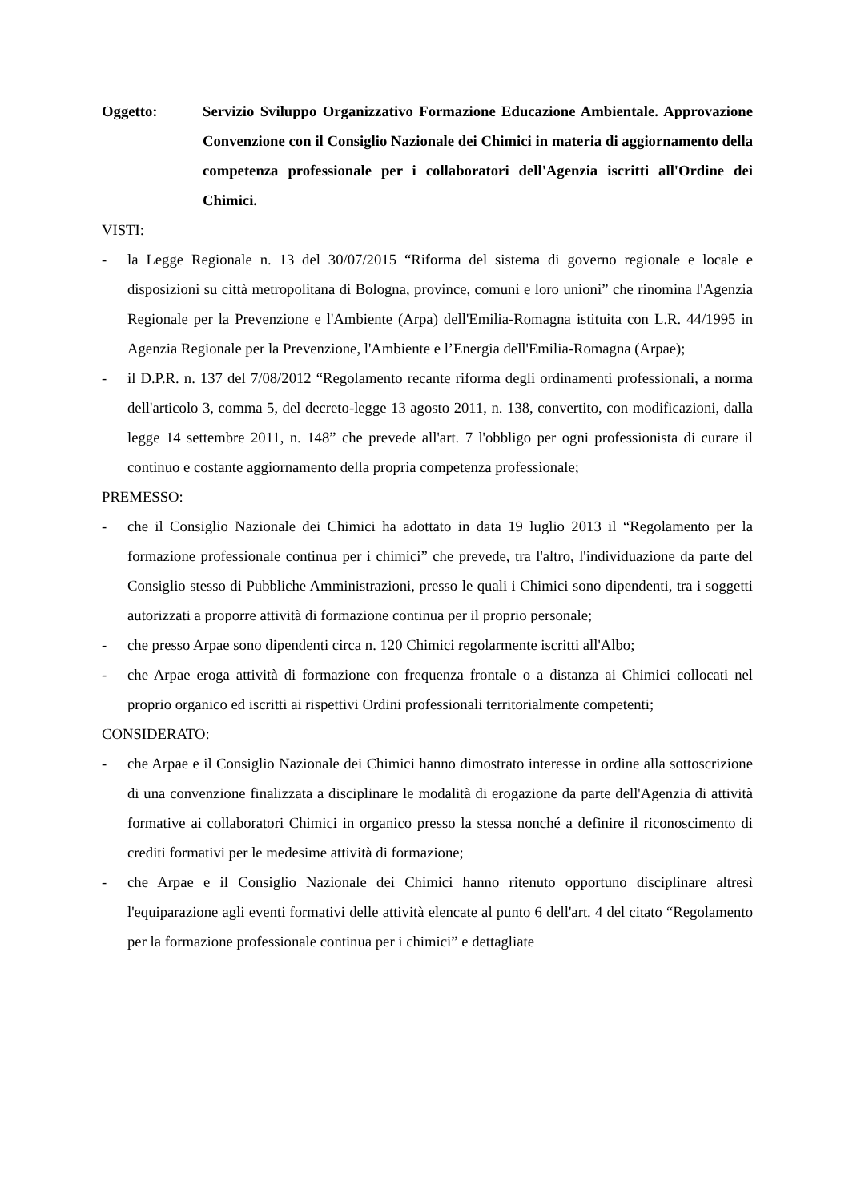Oggetto: Servizio Sviluppo Organizzativo Formazione Educazione Ambientale. Approvazione Convenzione con il Consiglio Nazionale dei Chimici in materia di aggiornamento della competenza professionale per i collaboratori dell'Agenzia iscritti all'Ordine dei Chimici.
VISTI:
- la Legge Regionale n. 13 del 30/07/2015 “Riforma del sistema di governo regionale e locale e disposizioni su città metropolitana di Bologna, province, comuni e loro unioni” che rinomina l'Agenzia Regionale per la Prevenzione e l'Ambiente (Arpa) dell'Emilia-Romagna istituita con L.R. 44/1995 in Agenzia Regionale per la Prevenzione, l'Ambiente e l’Energia dell'Emilia-Romagna (Arpae);
- il D.P.R. n. 137 del 7/08/2012 “Regolamento recante riforma degli ordinamenti professionali, a norma dell'articolo 3, comma 5, del decreto-legge 13 agosto 2011, n. 138, convertito, con modificazioni, dalla legge 14 settembre 2011, n. 148” che prevede all'art. 7 l'obbligo per ogni professionista di curare il continuo e costante aggiornamento della propria competenza professionale;
PREMESSO:
- che il Consiglio Nazionale dei Chimici ha adottato in data 19 luglio 2013 il “Regolamento per la formazione professionale continua per i chimici” che prevede, tra l'altro, l'individuazione da parte del Consiglio stesso di Pubbliche Amministrazioni, presso le quali i Chimici sono dipendenti, tra i soggetti autorizzati a proporre attività di formazione continua per il proprio personale;
- che presso Arpae sono dipendenti circa n. 120 Chimici regolarmente iscritti all'Albo;
- che Arpae eroga attività di formazione con frequenza frontale o a distanza ai Chimici collocati nel proprio organico ed iscritti ai rispettivi Ordini professionali territorialmente competenti;
CONSIDERATO:
- che Arpae e il Consiglio Nazionale dei Chimici hanno dimostrato interesse in ordine alla sottoscrizione di una convenzione finalizzata a disciplinare le modalità di erogazione da parte dell'Agenzia di attività formative ai collaboratori Chimici in organico presso la stessa nonché a definire il riconoscimento di crediti formativi per le medesime attività di formazione;
- che Arpae e il Consiglio Nazionale dei Chimici hanno ritenuto opportuno disciplinare altresì l'equiparazione agli eventi formativi delle attività elencate al punto 6 dell'art. 4 del citato “Regolamento per la formazione professionale continua per i chimici” e dettagliate